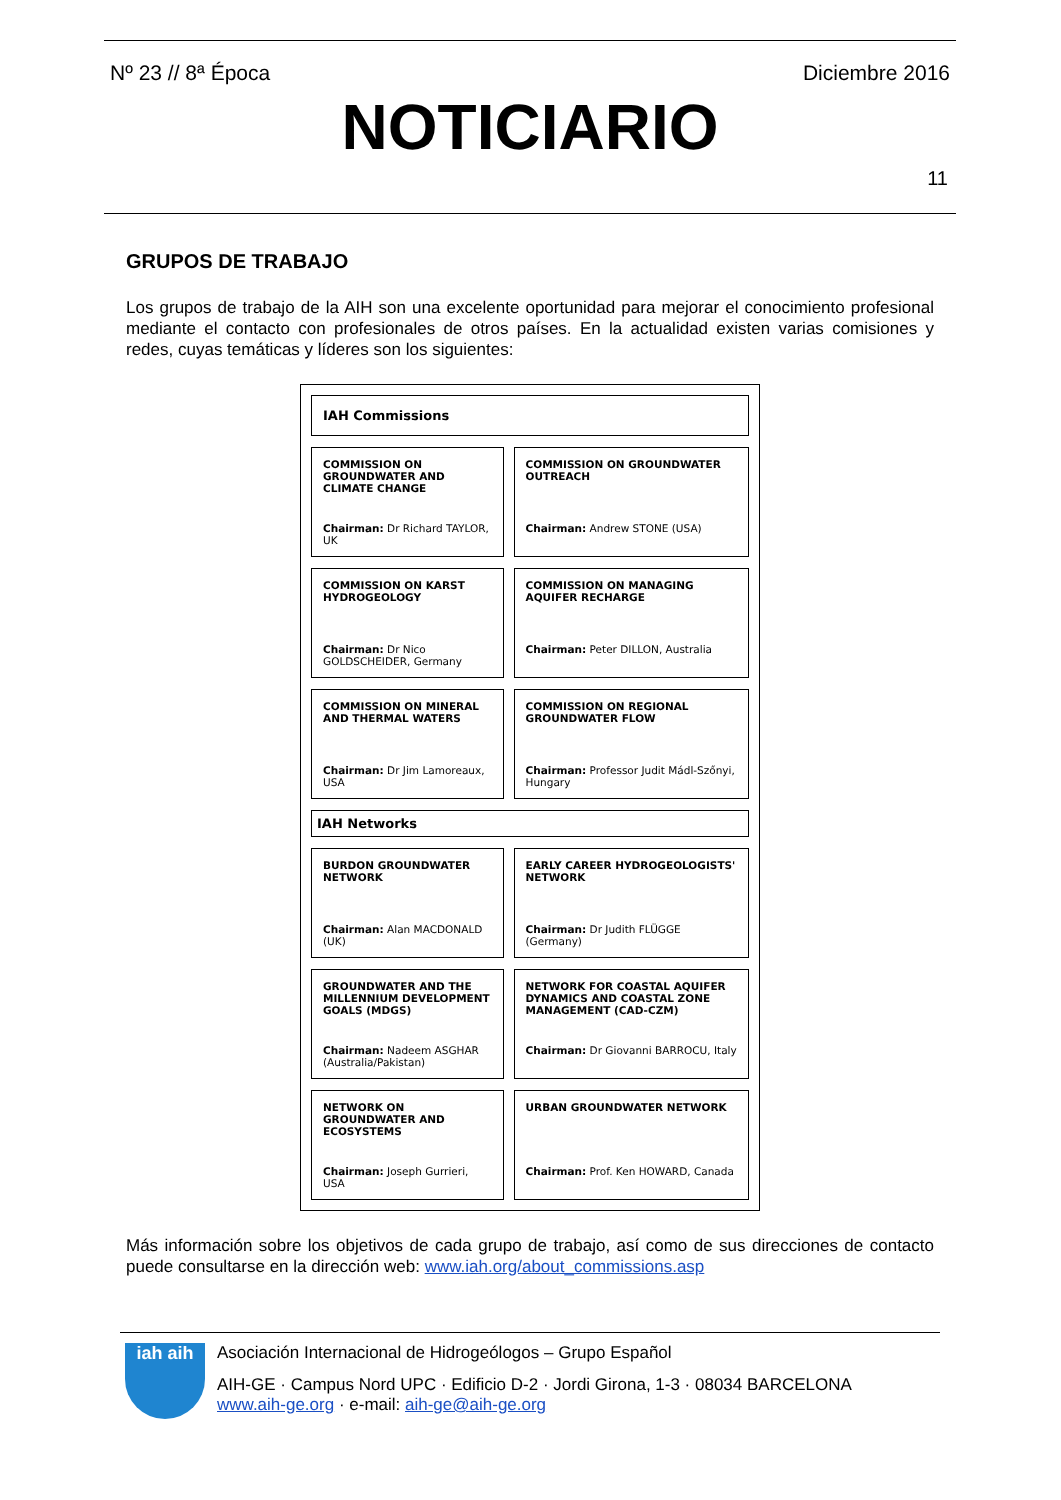Nº 23 // 8ª Época Diciembre 2016
NOTICIARIO
11
GRUPOS DE TRABAJO
Los grupos de trabajo de la AIH son una excelente oportunidad para mejorar el conocimiento profesional mediante el contacto con profesionales de otros países. En la actualidad existen varias comisiones y redes, cuyas temáticas y líderes son los siguientes:
| IAH Commissions | | |
| --- | --- | --- |
| COMMISSION ON GROUNDWATER AND CLIMATE CHANGE Chairman: Dr Richard TAYLOR, UK | | COMMISSION ON GROUNDWATER OUTREACH Chairman: Andrew STONE (USA) |
| COMMISSION ON KARST HYDROGEOLOGY Chairman: Dr Nico GOLDSCHEIDER, Germany | | COMMISSION ON MANAGING AQUIFER RECHARGE Chairman: Peter DILLON, Australia |
| COMMISSION ON MINERAL AND THERMAL WATERS Chairman: Dr Jim Lamoreaux, USA | | COMMISSION ON REGIONAL GROUNDWATER FLOW Chairman: Professor Judit Mádl-Szőnyi, Hungary |
| IAH Networks | | |
| BURDON GROUNDWATER NETWORK Chairman: Alan MACDONALD (UK) | | EARLY CAREER HYDROGEOLOGISTS' NETWORK Chairman: Dr Judith FLÜGGE (Germany) |
| GROUNDWATER AND THE MILLENNIUM DEVELOPMENT GOALS (MDGS) Chairman: Nadeem ASGHAR (Australia/Pakistan) | | NETWORK FOR COASTAL AQUIFER DYNAMICS AND COASTAL ZONE MANAGEMENT (CAD-CZM) Chairman: Dr Giovanni BARROCU, Italy |
| NETWORK ON GROUNDWATER AND ECOSYSTEMS Chairman: Joseph Gurrieri, USA | | URBAN GROUNDWATER NETWORK Chairman: Prof. Ken HOWARD, Canada |
Más información sobre los objetivos de cada grupo de trabajo, así como de sus direcciones de contacto puede consultarse en la dirección web: www.iah.org/about_commissions.asp
iah aih
Asociación Internacional de Hidrogeólogos – Grupo Español
AIH-GE · Campus Nord UPC · Edificio D-2 · Jordi Girona, 1-3 · 08034 BARCELONA
www.aih-ge.org · e-mail: aih-ge@aih-ge.org